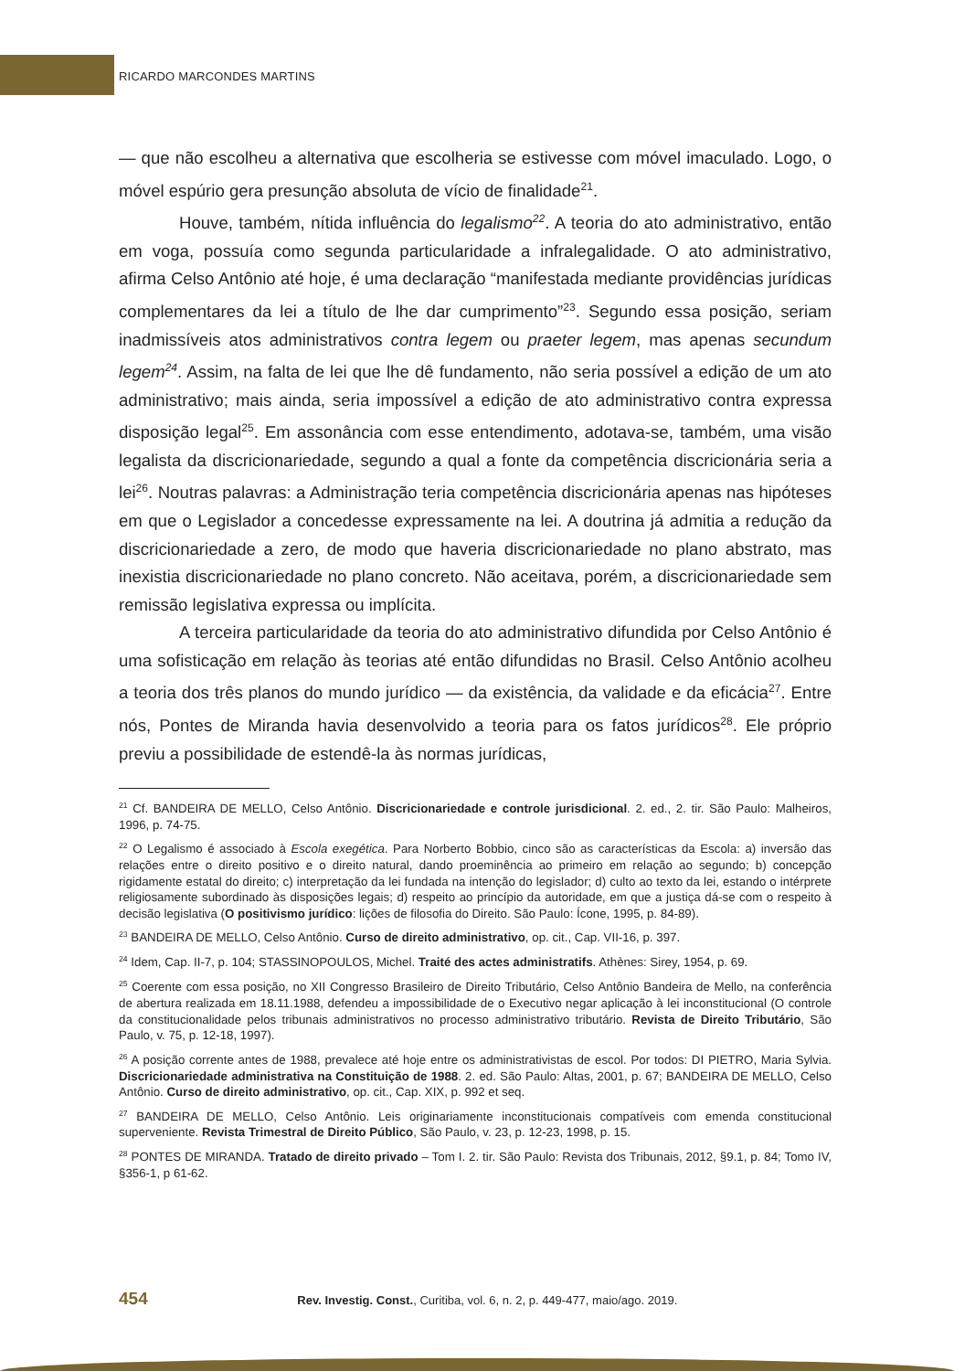RICARDO MARCONDES MARTINS
— que não escolheu a alternativa que escolheria se estivesse com móvel imaculado. Logo, o móvel espúrio gera presunção absoluta de vício de finalidade<sup>21</sup>.
Houve, também, nítida influência do legalismo<sup>22</sup>. A teoria do ato administrativo, então em voga, possuía como segunda particularidade a infralegalidade. O ato administrativo, afirma Celso Antônio até hoje, é uma declaração “manifestada mediante providências jurídicas complementares da lei a título de lhe dar cumprimento”<sup>23</sup>. Segundo essa posição, seriam inadmissíveis atos administrativos contra legem ou praeter legem, mas apenas secundum legem<sup>24</sup>. Assim, na falta de lei que lhe dê fundamento, não seria possível a edição de um ato administrativo; mais ainda, seria impossível a edição de ato administrativo contra expressa disposição legal<sup>25</sup>. Em assonância com esse entendimento, adotava-se, também, uma visão legalista da discricionariedade, segundo a qual a fonte da competência discricionária seria a lei<sup>26</sup>. Noutras palavras: a Administração teria competência discricionária apenas nas hipóteses em que o Legislador a concedesse expressamente na lei. A doutrina já admitia a redução da discricionariedade a zero, de modo que haveria discricionariedade no plano abstrato, mas inexistia discricionariedade no plano concreto. Não aceitava, porém, a discricionariedade sem remissão legislativa expressa ou implícita.
A terceira particularidade da teoria do ato administrativo difundida por Celso Antônio é uma sofisticação em relação às teorias até então difundidas no Brasil. Celso Antônio acolheu a teoria dos três planos do mundo jurídico — da existência, da validade e da eficácia<sup>27</sup>. Entre nós, Pontes de Miranda havia desenvolvido a teoria para os fatos jurídicos<sup>28</sup>. Ele próprio previu a possibilidade de estendê-la às normas jurídicas,
<sup>21</sup> Cf. BANDEIRA DE MELLO, Celso Antônio. Discricionariedade e controle jurisdicional. 2. ed., 2. tir. São Paulo: Malheiros, 1996, p. 74-75.
<sup>22</sup> O Legalismo é associado à Escola exegética. Para Norberto Bobbio, cinco são as características da Escola: a) inversão das relações entre o direito positivo e o direito natural, dando proeminência ao primeiro em relação ao segundo; b) concepção rigidamente estatal do direito; c) interpretação da lei fundada na intenção do legislador; d) culto ao texto da lei, estando o intérprete religiosamente subordinado às disposições legais; d) respeito ao princípio da autoridade, em que a justiça dá-se com o respeito à decisão legislativa (O positivismo jurídico: lições de filosofia do Direito. São Paulo: Ícone, 1995, p. 84-89).
<sup>23</sup> BANDEIRA DE MELLO, Celso Antônio. Curso de direito administrativo, op. cit., Cap. VII-16, p. 397.
<sup>24</sup> Idem, Cap. II-7, p. 104; STASSINOPOULOS, Michel. Traité des actes administratifs. Athènes: Sirey, 1954, p. 69.
<sup>25</sup> Coerente com essa posição, no XII Congresso Brasileiro de Direito Tributário, Celso Antônio Bandeira de Mello, na conferência de abertura realizada em 18.11.1988, defendeu a impossibilidade de o Executivo negar aplicação à lei inconstitucional (O controle da constitucionalidade pelos tribunais administrativos no processo administrativo tributário. Revista de Direito Tributário, São Paulo, v. 75, p. 12-18, 1997).
<sup>26</sup> A posição corrente antes de 1988, prevalece até hoje entre os administrativistas de escol. Por todos: DI PIETRO, Maria Sylvia. Discricionariedade administrativa na Constituição de 1988. 2. ed. São Paulo: Altas, 2001, p. 67; BANDEIRA DE MELLO, Celso Antônio. Curso de direito administrativo, op. cit., Cap. XIX, p. 992 et seq.
<sup>27</sup> BANDEIRA DE MELLO, Celso Antônio. Leis originariamente inconstitucionais compatíveis com emenda constitucional superveniente. Revista Trimestral de Direito Público, São Paulo, v. 23, p. 12-23, 1998, p. 15.
<sup>28</sup> PONTES DE MIRANDA. Tratado de direito privado – Tom I. 2. tir. São Paulo: Revista dos Tribunais, 2012, §9.1, p. 84; Tomo IV, §356-1, p 61-62.
454 Rev. Investig. Const., Curitiba, vol. 6, n. 2, p. 449-477, maio/ago. 2019.